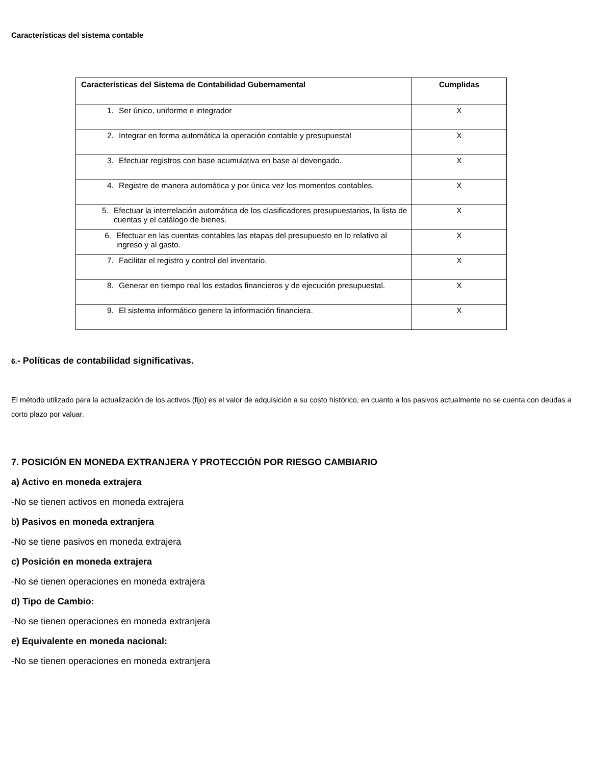Características del sistema contable
| Características del Sistema de Contabilidad Gubernamental | Cumplidas |
| --- | --- |
| 1. Ser único, uniforme e integrador | X |
| 2. Integrar en forma automática la operación contable y presupuestal | X |
| 3. Efectuar registros con base acumulativa en base al devengado. | X |
| 4. Registre de manera automática y por única vez los momentos contables. | X |
| 5. Efectuar la interrelación automática de los clasificadores presupuestarios, la lista de cuentas y el catálogo de bienes. | X |
| 6. Efectuar en las cuentas contables las etapas del presupuesto en lo relativo al ingreso y al gasto. | X |
| 7. Facilitar el registro y control del inventario. | X |
| 8. Generar en tiempo real los estados financieros y de ejecución presupuestal. | X |
| 9. El sistema informático genere la información financiera. | X |
6.- Políticas de contabilidad significativas.
El método utilizado para la actualización de los activos (fijo) es el valor de adquisición a su costo histórico, en cuanto a los pasivos actualmente no se cuenta con deudas a corto plazo por valuar.
7. POSICIÓN EN MONEDA EXTRANJERA Y PROTECCIÓN POR RIESGO CAMBIARIO
a) Activo en moneda extrajera
-No se tienen activos en moneda extrajera
b) Pasivos en moneda extranjera
-No se tiene pasivos en moneda extrajera
c) Posición en moneda extrajera
-No se tienen operaciones en moneda extrajera
d) Tipo de Cambio:
-No se tienen operaciones en moneda extranjera
e) Equivalente en moneda nacional:
-No se tienen operaciones en moneda extranjera